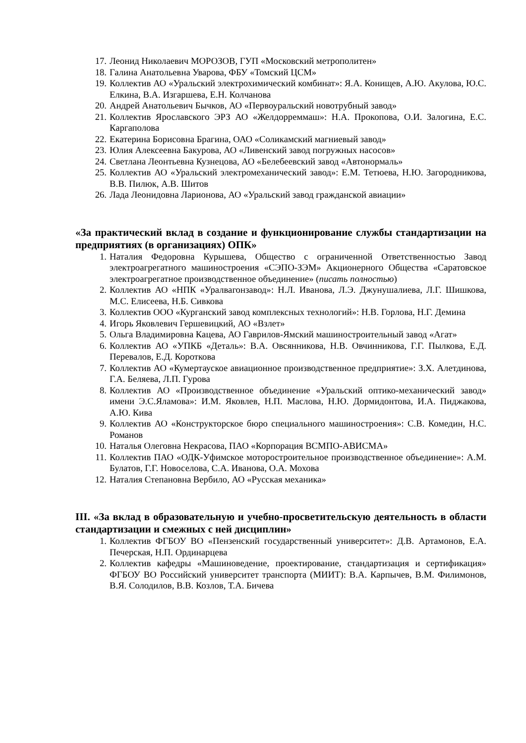17. Леонид Николаевич МОРОЗОВ, ГУП «Московский метрополитен»
18. Галина Анатольевна Уварова, ФБУ «Томский ЦСМ»
19. Коллектив АО «Уральский электрохимический комбинат»: Я.А. Конищев, А.Ю. Акулова, Ю.С. Елкина, В.А. Изгаршева, Е.Н. Колчанова
20. Андрей Анатольевич Бычков, АО «Первоуральский новотрубный завод»
21. Коллектив Ярославского ЭРЗ АО «Желдорреммаш»: Н.А. Прокопова, О.И. Залогина, Е.С. Каргаполова
22. Екатерина Борисовна Брагина, ОАО «Соликамский магниевый завод»
23. Юлия Алексеевна Бакурова, АО «Ливенский завод погружных насосов»
24. Светлана Леонтьевна Кузнецова, АО «Белебеевский завод «Автонормаль»
25. Коллектив АО «Уральский электромеханический завод»: Е.М. Тетюева, Н.Ю. Загородникова, В.В. Пилюк, А.В. Шитов
26. Лада Леонидовна Ларионова, АО «Уральский завод гражданской авиации»
«За практический вклад в создание и функционирование службы стандартизации на предприятиях (в организациях) ОПК»
1. Наталия Федоровна Курышева, Общество с ограниченной Ответственностью Завод электроагрегатного машиностроения «СЭПО-ЗЭМ» Акционерного Общества «Саратовское электроагрегатное производственное объединение» (писать полностью)
2. Коллектив АО «НПК «Уралвагонзавод»: Н.Л. Иванова, Л.Э. Джунушалиева, Л.Г. Шишкова, М.С. Елисеева, Н.Б. Сивкова
3. Коллектив ООО «Курганский завод комплексных технологий»: Н.В. Горлова, Н.Г. Демина
4. Игорь Яковлевич Гершевицкий, АО «Взлет»
5. Ольга Владимировна Кацева, АО Гаврилов-Ямский машиностроительный завод «Агат»
6. Коллектив АО «УПКБ «Деталь»: В.А. Овсянникова, Н.В. Овчинникова, Г.Г. Пылкова, Е.Д. Перевалов, Е.Д. Короткова
7. Коллектив АО «Кумертауское авиационное производственное предприятие»: З.Х. Алетдинова, Г.А. Беляева, Л.П. Гурова
8. Коллектив АО «Производственное объединение «Уральский оптико-механический завод» имени Э.С.Яламова»: И.М. Яковлев, Н.П. Маслова, Н.Ю. Дормидонтова, И.А. Пиджакова, А.Ю. Кива
9. Коллектив АО «Конструкторское бюро специального машиностроения»: С.В. Комедин, Н.С. Романов
10. Наталья Олеговна Некрасова, ПАО «Корпорация ВСМПО-АВИСМА»
11. Коллектив ПАО «ОДК-Уфимское моторостроительное производственное объединение»: А.М. Булатов, Г.Г. Новоселова, С.А. Иванова, О.А. Мохова
12. Наталия Степановна Вербило, АО «Русская механика»
III. «За вклад в образовательную и учебно-просветительскую деятельность в области стандартизации и смежных с ней дисциплин»
1. Коллектив ФГБОУ ВО «Пензенский государственный университет»: Д.В. Артамонов, Е.А. Печерская, Н.П. Ординарцева
2. Коллектив кафедры «Машиноведение, проектирование, стандартизация и сертификация» ФГБОУ ВО Российский университет транспорта (МИИТ): В.А. Карпычев, В.М. Филимонов, В.Я. Солодилов, В.В. Козлов, Т.А. Бичева